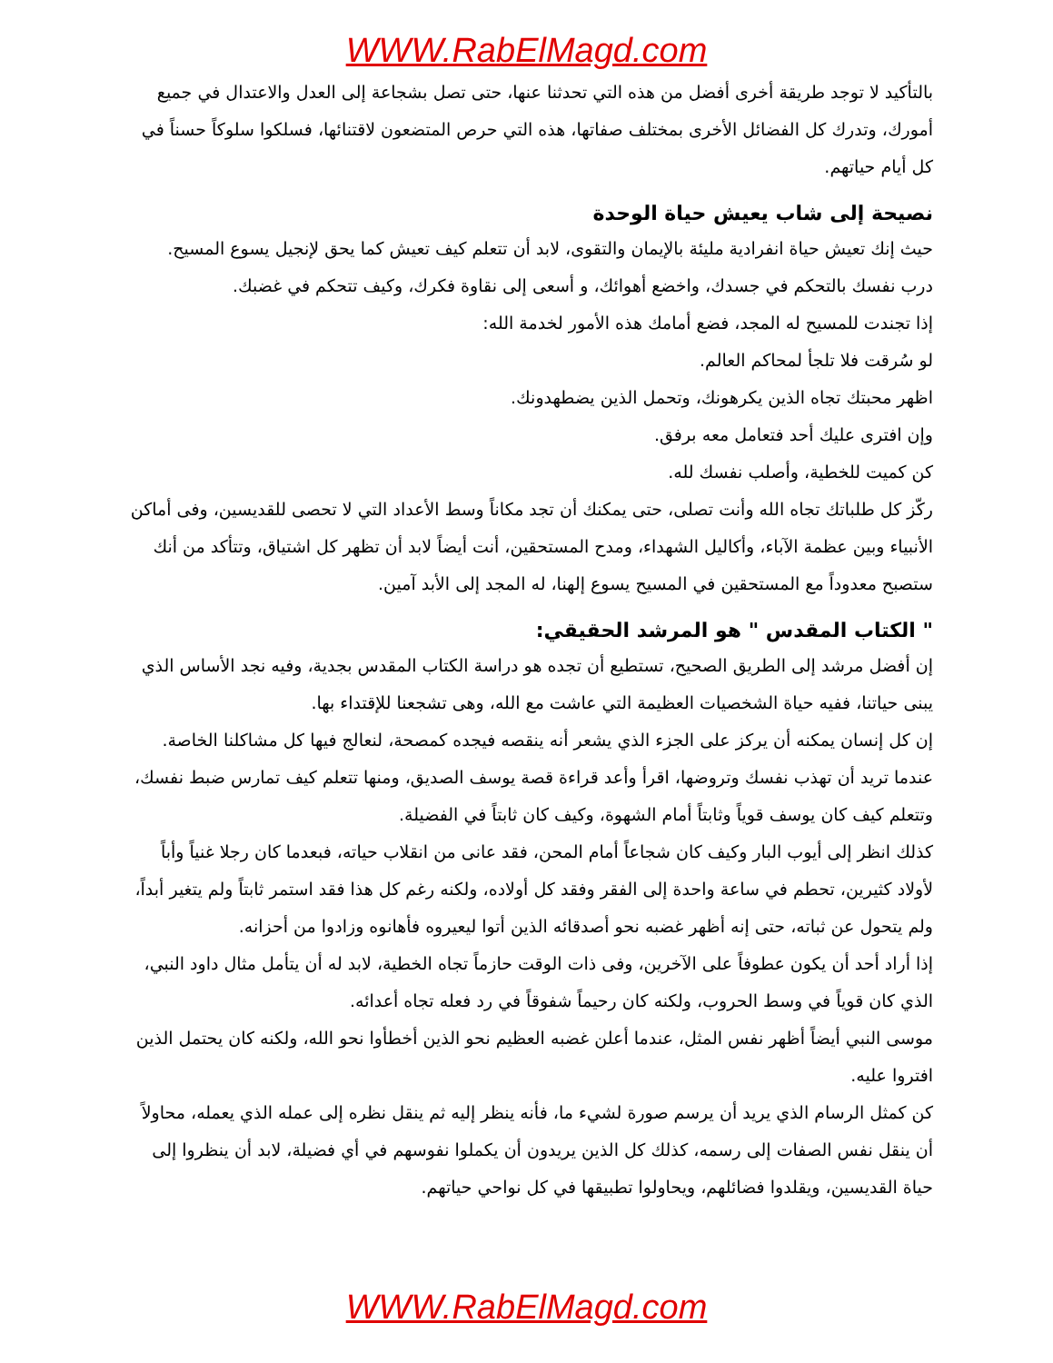WWW.RabElMagd.com
بالتأكيد لا توجد طريقة أخرى أفضل من هذه التي تحدثنا عنها، حتى تصل بشجاعة إلى العدل والاعتدال في جميع أمورك، وتدرك كل الفضائل الأخرى بمختلف صفاتها، هذه التي حرص المتضعون لاقتنائها، فسلكوا سلوكاً حسناً في كل أيام حياتهم.
نصيحة إلى شاب يعيش حياة الوحدة
حيث إنك تعيش حياة انفرادية مليئة بالإيمان والتقوى، لابد أن تتعلم كيف تعيش كما يحق لإنجيل يسوع المسيح.
درب نفسك بالتحكم في جسدك، واخضع أهوائك، و أسعى إلى نقاوة فكرك، وكيف تتحكم في غضبك.
إذا تجندت للمسيح له المجد، فضع أمامك هذه الأمور لخدمة الله:
لو سُرقت فلا تلجأ لمحاكم العالم.
اظهر محبتك تجاه الذين يكرهونك، وتحمل الذين يضطهدونك.
وإن افترى عليك أحد فتعامل معه برفق.
كن كميت للخطية، وأصلب نفسك لله.
ركّز كل طلباتك تجاه الله وأنت تصلى، حتى يمكنك أن تجد مكاناً وسط الأعداد التي لا تحصى للقديسين، وفى أماكن الأنبياء وبين عظمة الآباء، وأكاليل الشهداء، ومدح المستحقين، أنت أيضاً لابد أن تظهر كل اشتياق، وتتأكد من أنك ستصبح معدوداً مع المستحقين في المسيح يسوع إلهنا، له المجد إلى الأبد آمين.
" الكتاب المقدس " هو المرشد الحقيقي:
إن أفضل مرشد إلى الطريق الصحيح، تستطيع أن تجده هو دراسة الكتاب المقدس بجدية، وفيه نجد الأساس الذي يبنى حياتنا، ففيه حياة الشخصيات العظيمة التي عاشت مع الله، وهى تشجعنا للإقتداء بها.
إن كل إنسان يمكنه أن يركز على الجزء الذي يشعر أنه ينقصه فيجده كمصحة، لنعالج فيها كل مشاكلنا الخاصة.
عندما تريد أن تهذب نفسك وتروضها، اقرأ وأعد قراءة قصة يوسف الصديق، ومنها تتعلم كيف تمارس ضبط نفسك، وتتعلم كيف كان يوسف قوياً وثابتاً أمام الشهوة، وكيف كان ثابتاً في الفضيلة.
كذلك انظر إلى أيوب البار وكيف كان شجاعاً أمام المحن، فقد عانى من انقلاب حياته، فبعدما كان رجلا غنياً وأباً لأولاد كثيرين، تحطم في ساعة واحدة إلى الفقر وفقد كل أولاده، ولكنه رغم كل هذا فقد استمر ثابتاً ولم يتغير أبداً، ولم يتحول عن ثباته، حتى إنه أظهر غضبه نحو أصدقائه الذين أتوا ليعيروه فأهانوه وزادوا من أحزانه.
إذا أراد أحد أن يكون عطوفاً على الآخرين، وفى ذات الوقت حازماً تجاه الخطية، لابد له أن يتأمل مثال داود النبي، الذي كان قوياً في وسط الحروب، ولكنه كان رحيماً شفوقاً في رد فعله تجاه أعدائه.
موسى النبي أيضاً أظهر نفس المثل، عندما أعلن غضبه العظيم نحو الذين أخطأوا نحو الله، ولكنه كان يحتمل الذين افتروا عليه.
كن كمثل الرسام الذي يريد أن يرسم صورة لشيء ما، فأنه ينظر إليه ثم ينقل نظره إلى عمله الذي يعمله، محاولاً أن ينقل نفس الصفات إلى رسمه، كذلك كل الذين يريدون أن يكملوا نفوسهم في أي فضيلة، لابد أن ينظروا إلى حياة القديسين، ويقلدوا فضائلهم، ويحاولوا تطبيقها في كل نواحي حياتهم.
WWW.RabElMagd.com